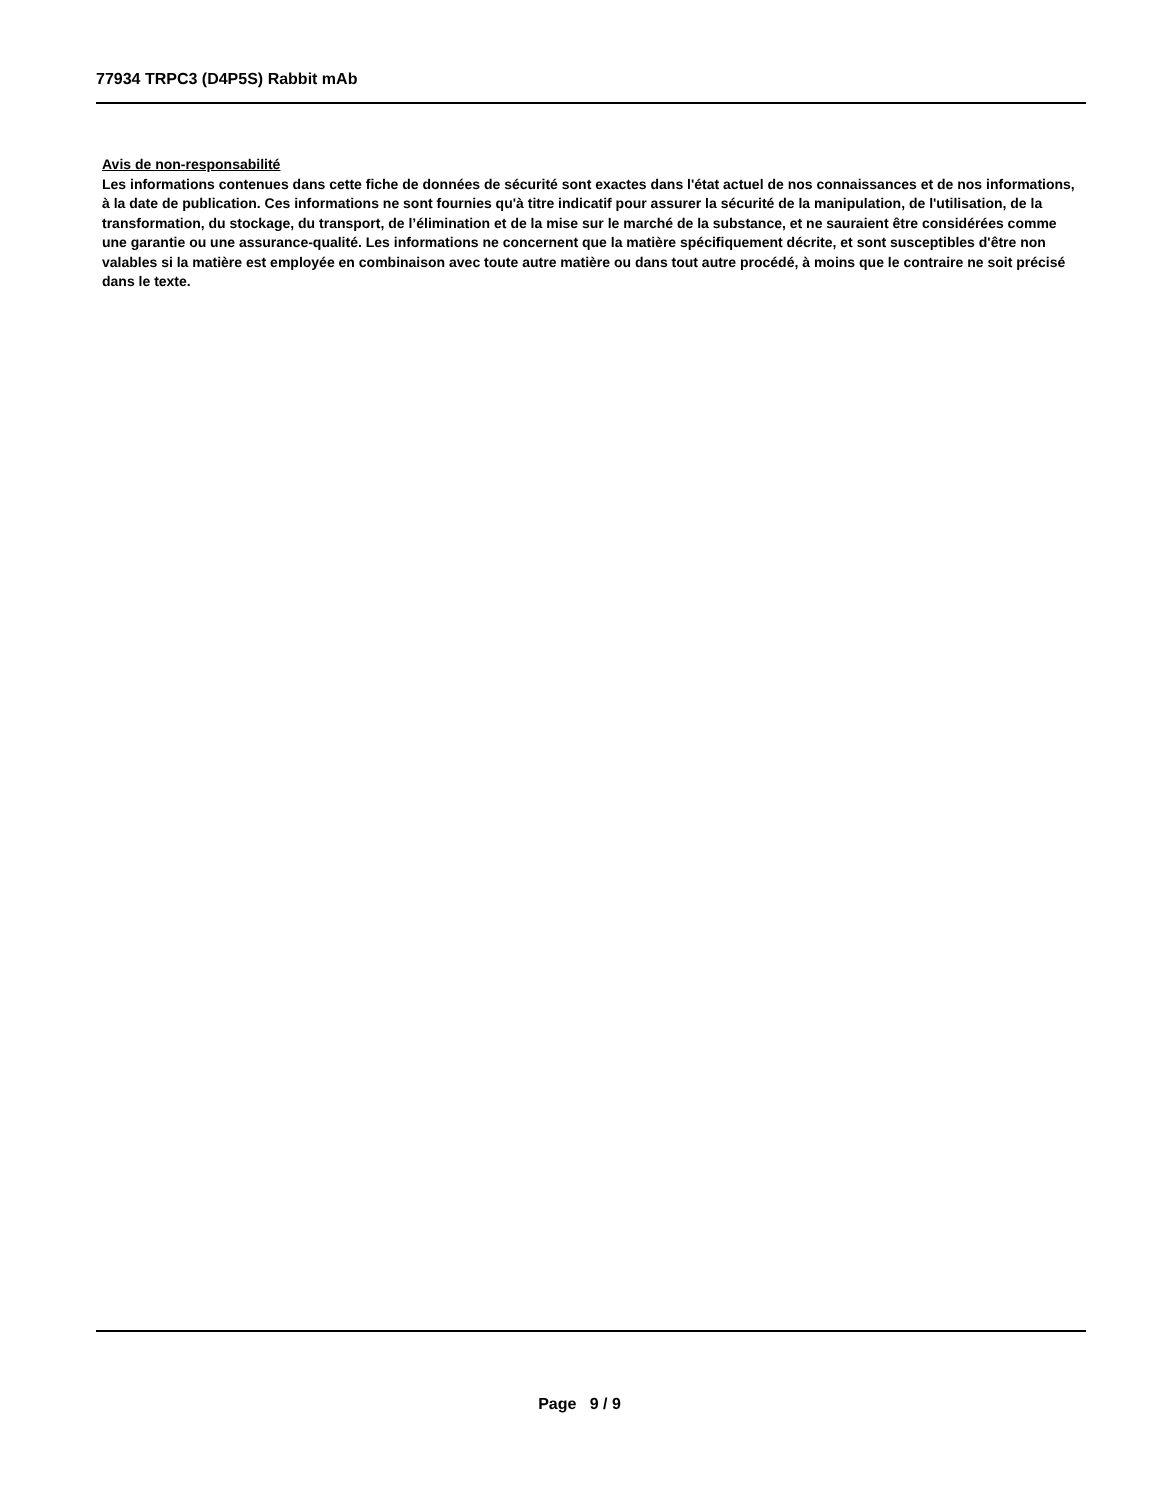77934 TRPC3 (D4P5S) Rabbit mAb
Avis de non-responsabilité
Les informations contenues dans cette fiche de données de sécurité sont exactes dans l'état actuel de nos connaissances et de nos informations, à la date de publication. Ces informations ne sont fournies qu'à titre indicatif pour assurer la sécurité de la manipulation, de l'utilisation, de la transformation, du stockage, du transport, de l’élimination et de la mise sur le marché de la substance, et ne sauraient être considérées comme une garantie ou une assurance-qualité. Les informations ne concernent que la matière spécifiquement décrite, et sont susceptibles d'être non valables si la matière est employée en combinaison avec toute autre matière ou dans tout autre procédé, à moins que le contraire ne soit précisé dans le texte.
Page 9 / 9